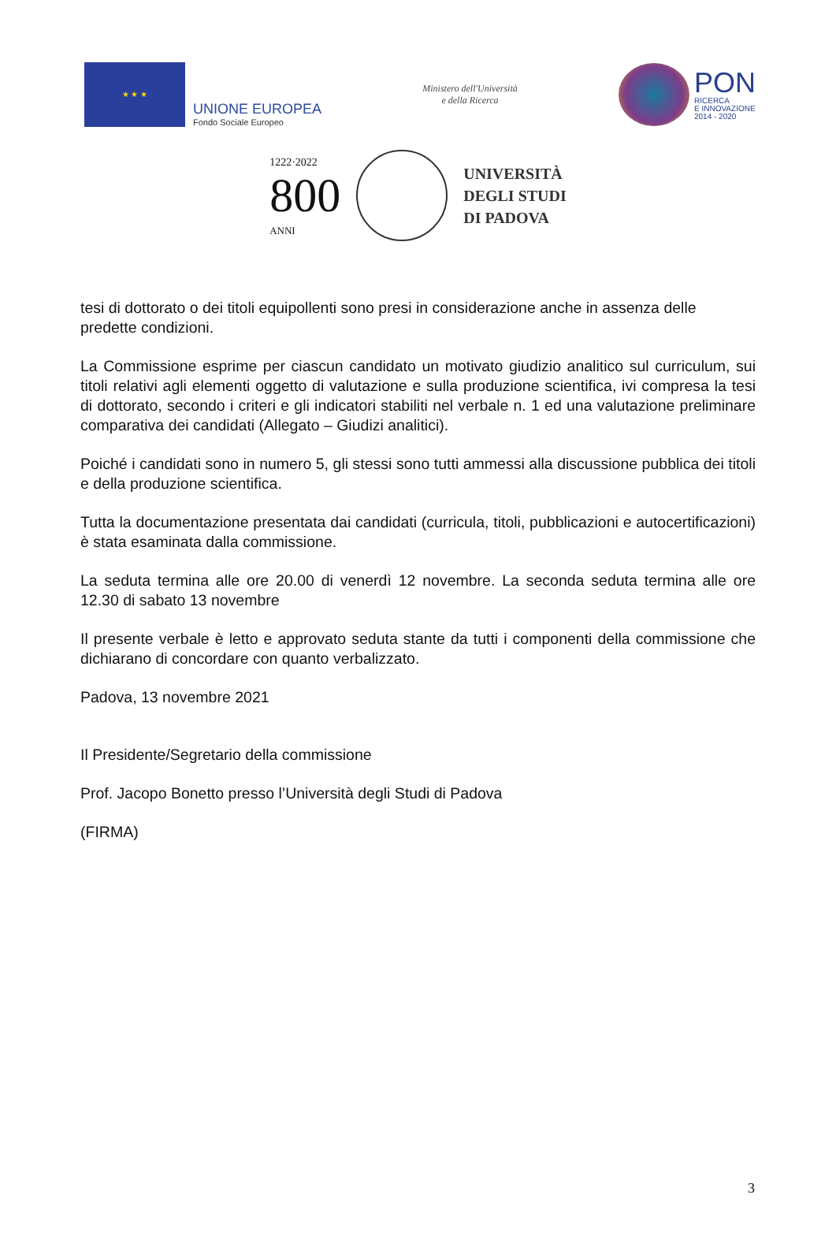★ ★ ★
UNIONE EUROPEA
Fondo Sociale Europeo
Ministero dell'Università
e della Ricerca
PON
RICERCA
E INNOVAZIONE
2014 - 2020
1222·2022
800
ANNI
UNIVERSITÀ
DEGLI STUDI
DI PADOVA
tesi di dottorato o dei titoli equipollenti sono presi in considerazione anche in assenza delle predette condizioni.
La Commissione esprime per ciascun candidato un motivato giudizio analitico sul curriculum, sui titoli relativi agli elementi oggetto di valutazione e sulla produzione scientifica, ivi compresa la tesi di dottorato, secondo i criteri e gli indicatori stabiliti nel verbale n. 1 ed una valutazione preliminare comparativa dei candidati (Allegato – Giudizi analitici).
Poiché i candidati sono in numero 5, gli stessi sono tutti ammessi alla discussione pubblica dei titoli e della produzione scientifica.
Tutta la documentazione presentata dai candidati (curricula, titoli, pubblicazioni e autocertificazioni) è stata esaminata dalla commissione.
La seduta termina alle ore 20.00 di venerdì 12 novembre. La seconda seduta termina alle ore 12.30 di sabato 13 novembre
Il presente verbale è letto e approvato seduta stante da tutti i componenti della commissione che dichiarano di concordare con quanto verbalizzato.
Padova, 13 novembre 2021
Il Presidente/Segretario della commissione
Prof. Jacopo Bonetto presso l’Università degli Studi di Padova
(FIRMA)
3